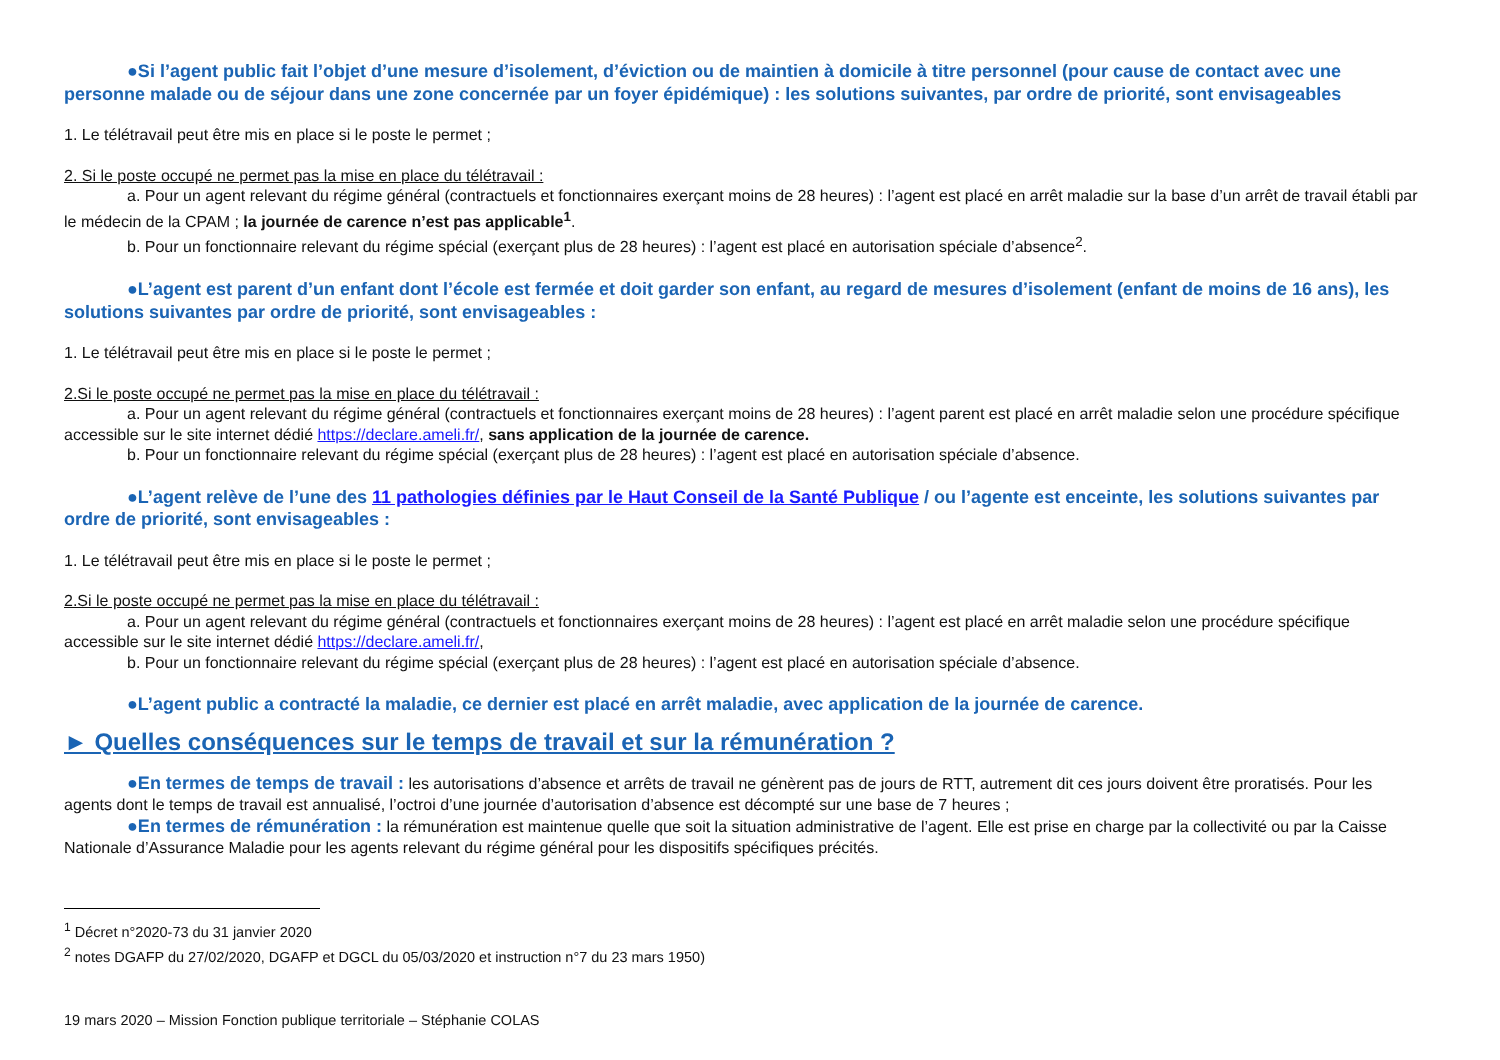●Si l’agent public fait l’objet d’une mesure d’isolement, d’éviction ou de maintien à domicile à titre personnel (pour cause de contact avec une personne malade ou de séjour dans une zone concernée par un foyer épidémique) : les solutions suivantes, par ordre de priorité, sont envisageables
1. Le télétravail peut être mis en place si le poste le permet ;
2. Si le poste occupé ne permet pas la mise en place du télétravail :
a. Pour un agent relevant du régime général (contractuels et fonctionnaires exerçant moins de 28 heures) : l’agent est placé en arrêt maladie sur la base d’un arrêt de travail établi par le médecin de la CPAM ; la journée de carence n’est pas applicable<sup>1</sup>.
b. Pour un fonctionnaire relevant du régime spécial (exerçant plus de 28 heures) : l’agent est placé en autorisation spéciale d’absence<sup>2</sup>.
●L’agent est parent d’un enfant dont l’école est fermée et doit garder son enfant, au regard de mesures d’isolement (enfant de moins de 16 ans), les solutions suivantes par ordre de priorité, sont envisageables :
1. Le télétravail peut être mis en place si le poste le permet ;
2.Si le poste occupé ne permet pas la mise en place du télétravail :
a. Pour un agent relevant du régime général (contractuels et fonctionnaires exerçant moins de 28 heures) : l’agent parent est placé en arrêt maladie selon une procédure spécifique accessible sur le site internet dédié https://declare.ameli.fr/, sans application de la journée de carence.
b. Pour un fonctionnaire relevant du régime spécial (exerçant plus de 28 heures) : l’agent est placé en autorisation spéciale d’absence.
●L’agent relève de l’une des 11 pathologies définies par le Haut Conseil de la Santé Publique / ou l’agente est enceinte, les solutions suivantes par ordre de priorité, sont envisageables :
1. Le télétravail peut être mis en place si le poste le permet ;
2.Si le poste occupé ne permet pas la mise en place du télétravail :
a. Pour un agent relevant du régime général (contractuels et fonctionnaires exerçant moins de 28 heures) : l’agent est placé en arrêt maladie selon une procédure spécifique accessible sur le site internet dédié https://declare.ameli.fr/,
b. Pour un fonctionnaire relevant du régime spécial (exerçant plus de 28 heures) : l’agent est placé en autorisation spéciale d’absence.
●L’agent public a contracté la maladie, ce dernier est placé en arrêt maladie, avec application de la journée de carence.
► Quelles conséquences sur le temps de travail et sur la rémunération ?
●En termes de temps de travail : les autorisations d’absence et arrêts de travail ne génèrent pas de jours de RTT, autrement dit ces jours doivent être proratisés. Pour les agents dont le temps de travail est annualisé, l’octroi d’une journée d’autorisation d’absence est décompté sur une base de 7 heures ;
●En termes de rémunération : la rémunération est maintenue quelle que soit la situation administrative de l’agent. Elle est prise en charge par la collectivité ou par la Caisse Nationale d’Assurance Maladie pour les agents relevant du régime général pour les dispositifs spécifiques précités.
<sup>1</sup> Décret n°2020-73 du 31 janvier 2020
<sup>2</sup> notes DGAFP du 27/02/2020, DGAFP et DGCL du 05/03/2020 et instruction n°7 du 23 mars 1950)
19 mars 2020 – Mission Fonction publique territoriale – Stéphanie COLAS